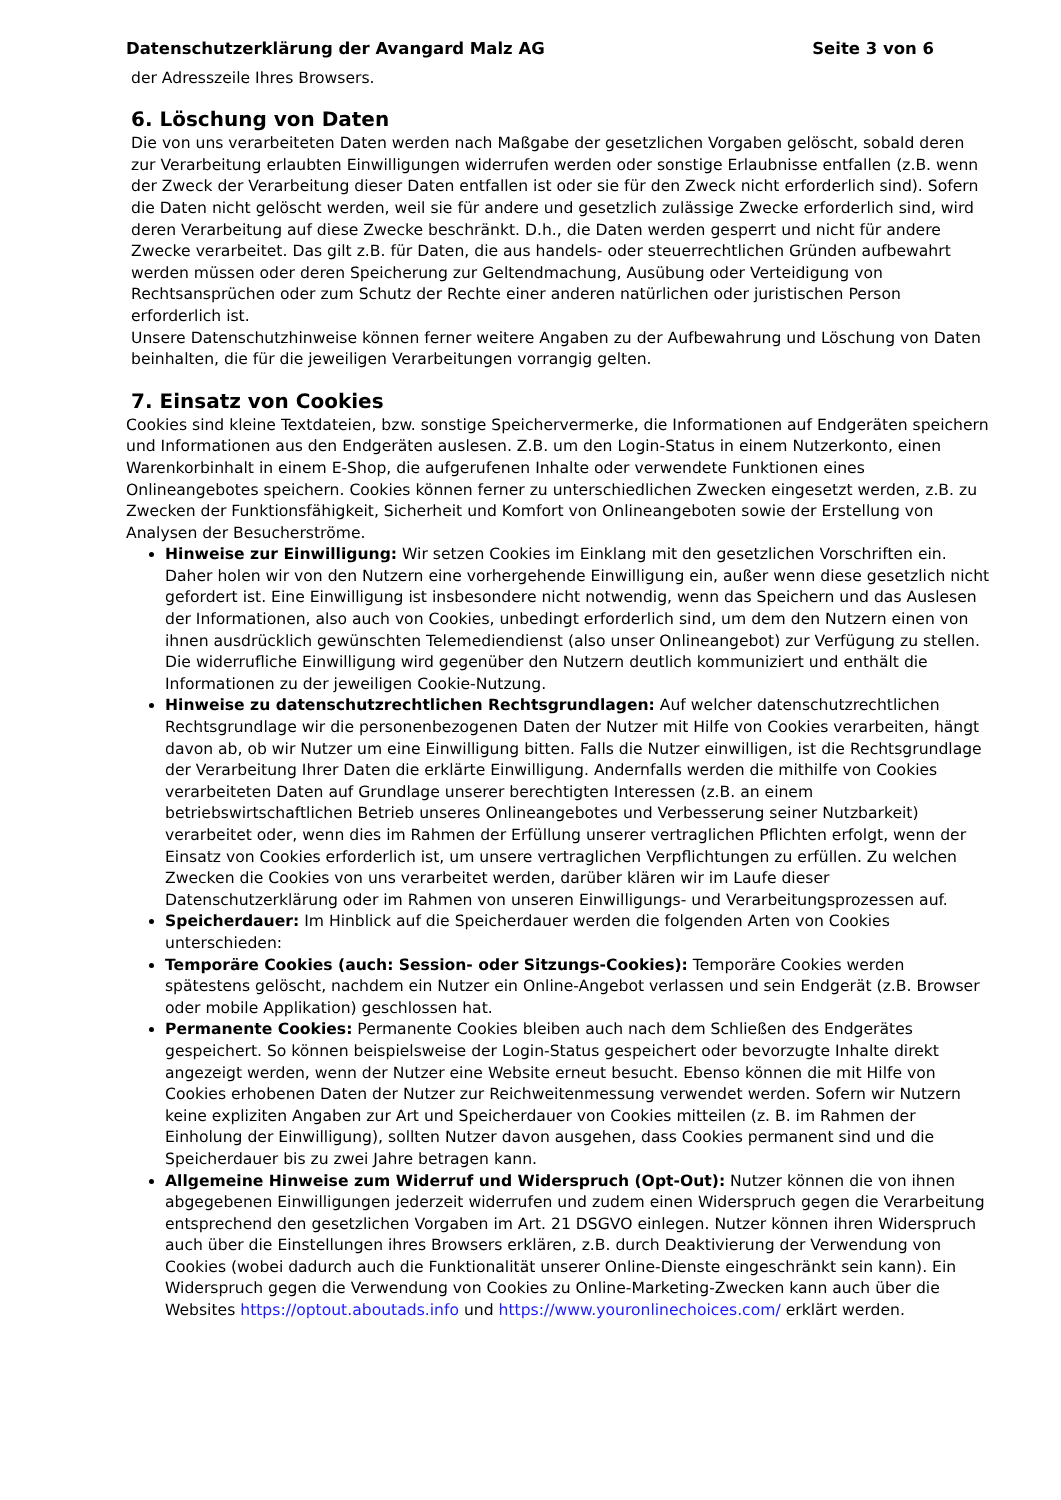Datenschutzerklärung der Avangard Malz AG Seite 3 von 6
der Adresszeile Ihres Browsers.
6. Löschung von Daten
Die von uns verarbeiteten Daten werden nach Maßgabe der gesetzlichen Vorgaben gelöscht, sobald deren zur Verarbeitung erlaubten Einwilligungen widerrufen werden oder sonstige Erlaubnisse entfallen (z.B. wenn der Zweck der Verarbeitung dieser Daten entfallen ist oder sie für den Zweck nicht erforderlich sind). Sofern die Daten nicht gelöscht werden, weil sie für andere und gesetzlich zulässige Zwecke erforderlich sind, wird deren Verarbeitung auf diese Zwecke beschränkt. D.h., die Daten werden gesperrt und nicht für andere Zwecke verarbeitet. Das gilt z.B. für Daten, die aus handels- oder steuerrechtlichen Gründen aufbewahrt werden müssen oder deren Speicherung zur Geltendmachung, Ausübung oder Verteidigung von Rechtsansprüchen oder zum Schutz der Rechte einer anderen natürlichen oder juristischen Person erforderlich ist.
Unsere Datenschutzhinweise können ferner weitere Angaben zu der Aufbewahrung und Löschung von Daten beinhalten, die für die jeweiligen Verarbeitungen vorrangig gelten.
7. Einsatz von Cookies
Cookies sind kleine Textdateien, bzw. sonstige Speichervermerke, die Informationen auf Endgeräten speichern und Informationen aus den Endgeräten auslesen. Z.B. um den Login-Status in einem Nutzerkonto, einen Warenkorbinhalt in einem E-Shop, die aufgerufenen Inhalte oder verwendete Funktionen eines Onlineangebotes speichern. Cookies können ferner zu unterschiedlichen Zwecken eingesetzt werden, z.B. zu Zwecken der Funktionsfähigkeit, Sicherheit und Komfort von Onlineangeboten sowie der Erstellung von Analysen der Besucherströme.
Hinweise zur Einwilligung: Wir setzen Cookies im Einklang mit den gesetzlichen Vorschriften ein. Daher holen wir von den Nutzern eine vorhergehende Einwilligung ein, außer wenn diese gesetzlich nicht gefordert ist. Eine Einwilligung ist insbesondere nicht notwendig, wenn das Speichern und das Auslesen der Informationen, also auch von Cookies, unbedingt erforderlich sind, um dem den Nutzern einen von ihnen ausdrücklich gewünschten Telemediendienst (also unser Onlineangebot) zur Verfügung zu stellen. Die widerrufliche Einwilligung wird gegenüber den Nutzern deutlich kommuniziert und enthält die Informationen zu der jeweiligen Cookie-Nutzung.
Hinweise zu datenschutzrechtlichen Rechtsgrundlagen: Auf welcher datenschutzrechtlichen Rechtsgrundlage wir die personenbezogenen Daten der Nutzer mit Hilfe von Cookies verarbeiten, hängt davon ab, ob wir Nutzer um eine Einwilligung bitten. Falls die Nutzer einwilligen, ist die Rechtsgrundlage der Verarbeitung Ihrer Daten die erklärte Einwilligung. Andernfalls werden die mithilfe von Cookies verarbeiteten Daten auf Grundlage unserer berechtigten Interessen (z.B. an einem betriebswirtschaftlichen Betrieb unseres Onlineangebotes und Verbesserung seiner Nutzbarkeit) verarbeitet oder, wenn dies im Rahmen der Erfüllung unserer vertraglichen Pflichten erfolgt, wenn der Einsatz von Cookies erforderlich ist, um unsere vertraglichen Verpflichtungen zu erfüllen. Zu welchen Zwecken die Cookies von uns verarbeitet werden, darüber klären wir im Laufe dieser Datenschutzerklärung oder im Rahmen von unseren Einwilligungs- und Verarbeitungsprozessen auf.
Speicherdauer: Im Hinblick auf die Speicherdauer werden die folgenden Arten von Cookies unterschieden:
Temporäre Cookies (auch: Session- oder Sitzungs-Cookies): Temporäre Cookies werden spätestens gelöscht, nachdem ein Nutzer ein Online-Angebot verlassen und sein Endgerät (z.B. Browser oder mobile Applikation) geschlossen hat.
Permanente Cookies: Permanente Cookies bleiben auch nach dem Schließen des Endgerätes gespeichert. So können beispielsweise der Login-Status gespeichert oder bevorzugte Inhalte direkt angezeigt werden, wenn der Nutzer eine Website erneut besucht. Ebenso können die mit Hilfe von Cookies erhobenen Daten der Nutzer zur Reichweitenmessung verwendet werden. Sofern wir Nutzern keine expliziten Angaben zur Art und Speicherdauer von Cookies mitteilen (z. B. im Rahmen der Einholung der Einwilligung), sollten Nutzer davon ausgehen, dass Cookies permanent sind und die Speicherdauer bis zu zwei Jahre betragen kann.
Allgemeine Hinweise zum Widerruf und Widerspruch (Opt-Out): Nutzer können die von ihnen abgegebenen Einwilligungen jederzeit widerrufen und zudem einen Widerspruch gegen die Verarbeitung entsprechend den gesetzlichen Vorgaben im Art. 21 DSGVO einlegen. Nutzer können ihren Widerspruch auch über die Einstellungen ihres Browsers erklären, z.B. durch Deaktivierung der Verwendung von Cookies (wobei dadurch auch die Funktionalität unserer Online-Dienste eingeschränkt sein kann). Ein Widerspruch gegen die Verwendung von Cookies zu Online-Marketing-Zwecken kann auch über die Websites https://optout.aboutads.info und https://www.youronlinechoices.com/ erklärt werden.